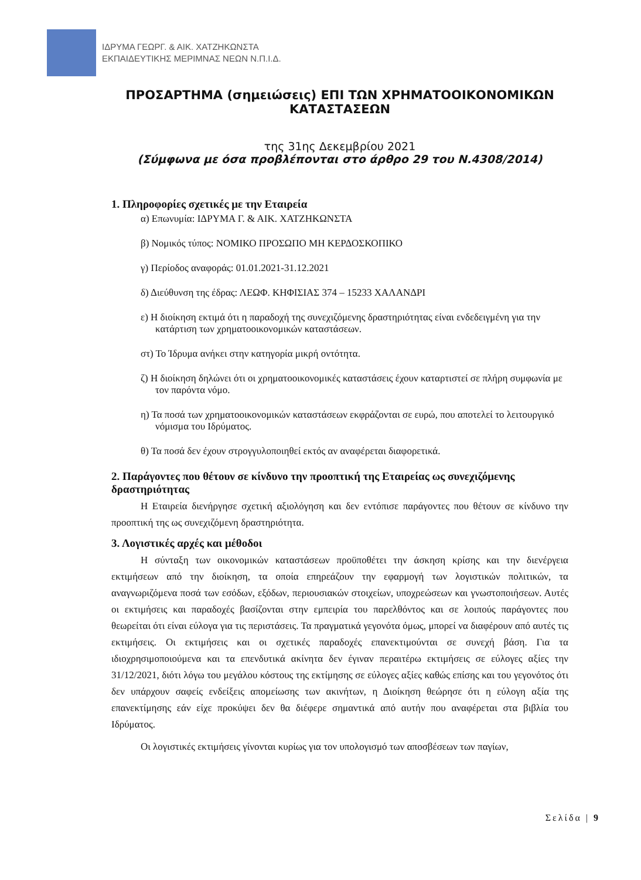ΙΔΡΥΜΑ ΓΕΩΡΓ. & ΑΙΚ. ΧΑΤΖΗΚΩΝΣΤΑ
ΕΚΠΑΙΔΕΥΤΙΚΗΣ ΜΕΡΙΜΝΑΣ ΝΕΩΝ Ν.Π.Ι.Δ.
ΠΡΟΣΑΡΤΗΜΑ (σημειώσεις) ΕΠΙ ΤΩΝ ΧΡΗΜΑΤΟΟΙΚΟΝΟΜΙΚΩΝ ΚΑΤΑΣΤΑΣΕΩΝ
της 31ης Δεκεμβρίου 2021
(Σύμφωνα με όσα προβλέπονται στο άρθρο 29 του Ν.4308/2014)
1. Πληροφορίες σχετικές με την Εταιρεία
α) Επωνυμία: ΙΔΡΥΜΑ Γ. & ΑΙΚ. ΧΑΤΖΗΚΩΝΣΤΑ
β) Νομικός τύπος: ΝΟΜΙΚΟ ΠΡΟΣΩΠΟ ΜΗ ΚΕΡΔΟΣΚΟΠΙΚΟ
γ) Περίοδος αναφοράς: 01.01.2021-31.12.2021
δ) Διεύθυνση της έδρας: ΛΕΩΦ. ΚΗΦΙΣΙΑΣ 374 – 15233 ΧΑΛΑΝΔΡΙ
ε) Η διοίκηση εκτιμά ότι η παραδοχή της συνεχιζόμενης δραστηριότητας είναι ενδεδειγμένη για την κατάρτιση των χρηματοοικονομικών καταστάσεων.
στ) Το Ίδρυμα ανήκει στην κατηγορία μικρή οντότητα.
ζ) Η διοίκηση δηλώνει ότι οι χρηματοοικονομικές καταστάσεις έχουν καταρτιστεί σε πλήρη συμφωνία με τον παρόντα νόμο.
η) Τα ποσά των χρηματοοικονομικών καταστάσεων εκφράζονται σε ευρώ, που αποτελεί το λειτουργικό νόμισμα του Ιδρύματος.
θ) Τα ποσά δεν έχουν στρογγυλοποιηθεί εκτός αν αναφέρεται διαφορετικά.
2. Παράγοντες που θέτουν σε κίνδυνο την προοπτική της Εταιρείας ως συνεχιζόμενης δραστηριότητας
Η Εταιρεία διενήργησε σχετική αξιολόγηση και δεν εντόπισε παράγοντες που θέτουν σε κίνδυνο την προοπτική της ως συνεχιζόμενη δραστηριότητα.
3. Λογιστικές αρχές και μέθοδοι
Η σύνταξη των οικονομικών καταστάσεων προϋποθέτει την άσκηση κρίσης και την διενέργεια εκτιμήσεων από την διοίκηση, τα οποία επηρεάζουν την εφαρμογή των λογιστικών πολιτικών, τα αναγνωριζόμενα ποσά των εσόδων, εξόδων, περιουσιακών στοιχείων, υποχρεώσεων και γνωστοποιήσεων. Αυτές οι εκτιμήσεις και παραδοχές βασίζονται στην εμπειρία του παρελθόντος και σε λοιπούς παράγοντες που θεωρείται ότι είναι εύλογα για τις περιστάσεις. Τα πραγματικά γεγονότα όμως, μπορεί να διαφέρουν από αυτές τις εκτιμήσεις. Οι εκτιμήσεις και οι σχετικές παραδοχές επανεκτιμούνται σε συνεχή βάση. Για τα ιδιοχρησιμοποιούμενα και τα επενδυτικά ακίνητα δεν έγιναν περαιτέρω εκτιμήσεις σε εύλογες αξίες την 31/12/2021, διότι λόγω του μεγάλου κόστους της εκτίμησης σε εύλογες αξίες καθώς επίσης και του γεγονότος ότι δεν υπάρχουν σαφείς ενδείξεις απομείωσης των ακινήτων, η Διοίκηση θεώρησε ότι η εύλογη αξία της επανεκτίμησης εάν είχε προκύψει δεν θα διέφερε σημαντικά από αυτήν που αναφέρεται στα βιβλία του Ιδρύματος.
Οι λογιστικές εκτιμήσεις γίνονται κυρίως για τον υπολογισμό των αποσβέσεων των παγίων,
Σελίδα | 9